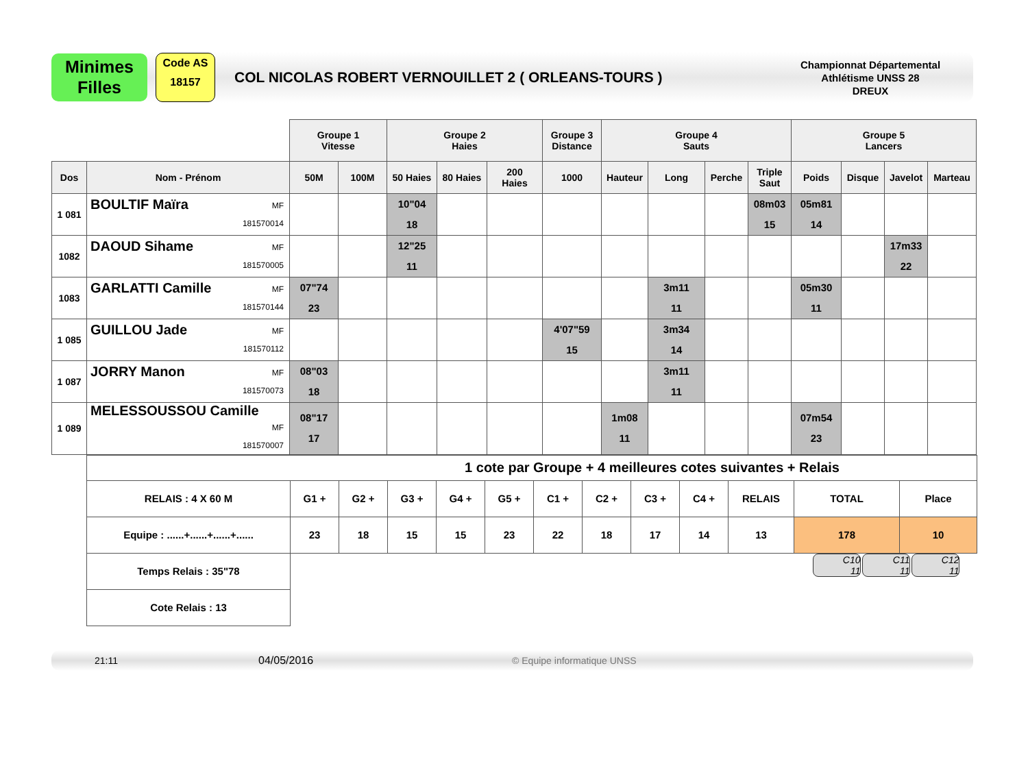Minimes
Filles
Code AS
18157
COL NICOLAS ROBERT VERNOUILLET 2 ( ORLEANS-TOURS )
Championnat Départemental
Athlétisme UNSS 28
DREUX
| | | Groupe 1 Vitesse | | Groupe 2 Haies | | | Groupe 3 Distance | Groupe 4 Sauts | | | | Groupe 5 Lancers | | | |
| Dos | Nom - Prénom | 50M | 100M | 50 Haies | 80 Haies | 200 Haies | 1000 | Hauteur | Long | Perche | Triple Saut | Poids | Disque | Javelot | Marteau |
| 1 081 | BOULTIF Maïra MF 181570014 | | | 10"04 18 | | | | | | | 08m03 15 | 05m81 14 | | | |
| 1082 | DAOUD Sihame MF 181570005 | | | 12"25 11 | | | | | | | | | | 17m33 22 | |
| 1083 | GARLATTI Camille MF 181570144 | 07"74 23 | | | | | | | 3m11 11 | | | 05m30 11 | | | |
| 1 085 | GUILLOU Jade MF 181570112 | | | | | | 4'07"59 15 | | 3m34 14 | | | | | | |
| 1 087 | JORRY Manon MF 181570073 | 08"03 18 | | | | | | | 3m11 11 | | | | | | |
| 1 089 | MELESSOUSSOU Camille MF 181570007 | 08"17 17 | | | | | | 1m08 11 | | | | 07m54 23 | | | |
| 1 cote par Groupe + 4 meilleures cotes suivantes + Relais | | | | | | | | | | | | |
| RELAIS : 4 X 60 M | G1 + | G2 + | G3 + | G4 + | G5 + | C1 + | C2 + | C3 + | C4 + | RELAIS | TOTAL | Place |
| Equipe : ......+......+......+...... | 23 | 18 | 15 | 15 | 23 | 22 | 18 | 17 | 14 | 13 | 178 | 10 |
| Temps Relais : 35"78 | C10 11 C11 11 C12 11 | | | | | | | | | | | |
| Cote Relais : 13 | | | | | | | | | | | | |
21:11 04/05/2016 © Equipe informatique UNSS